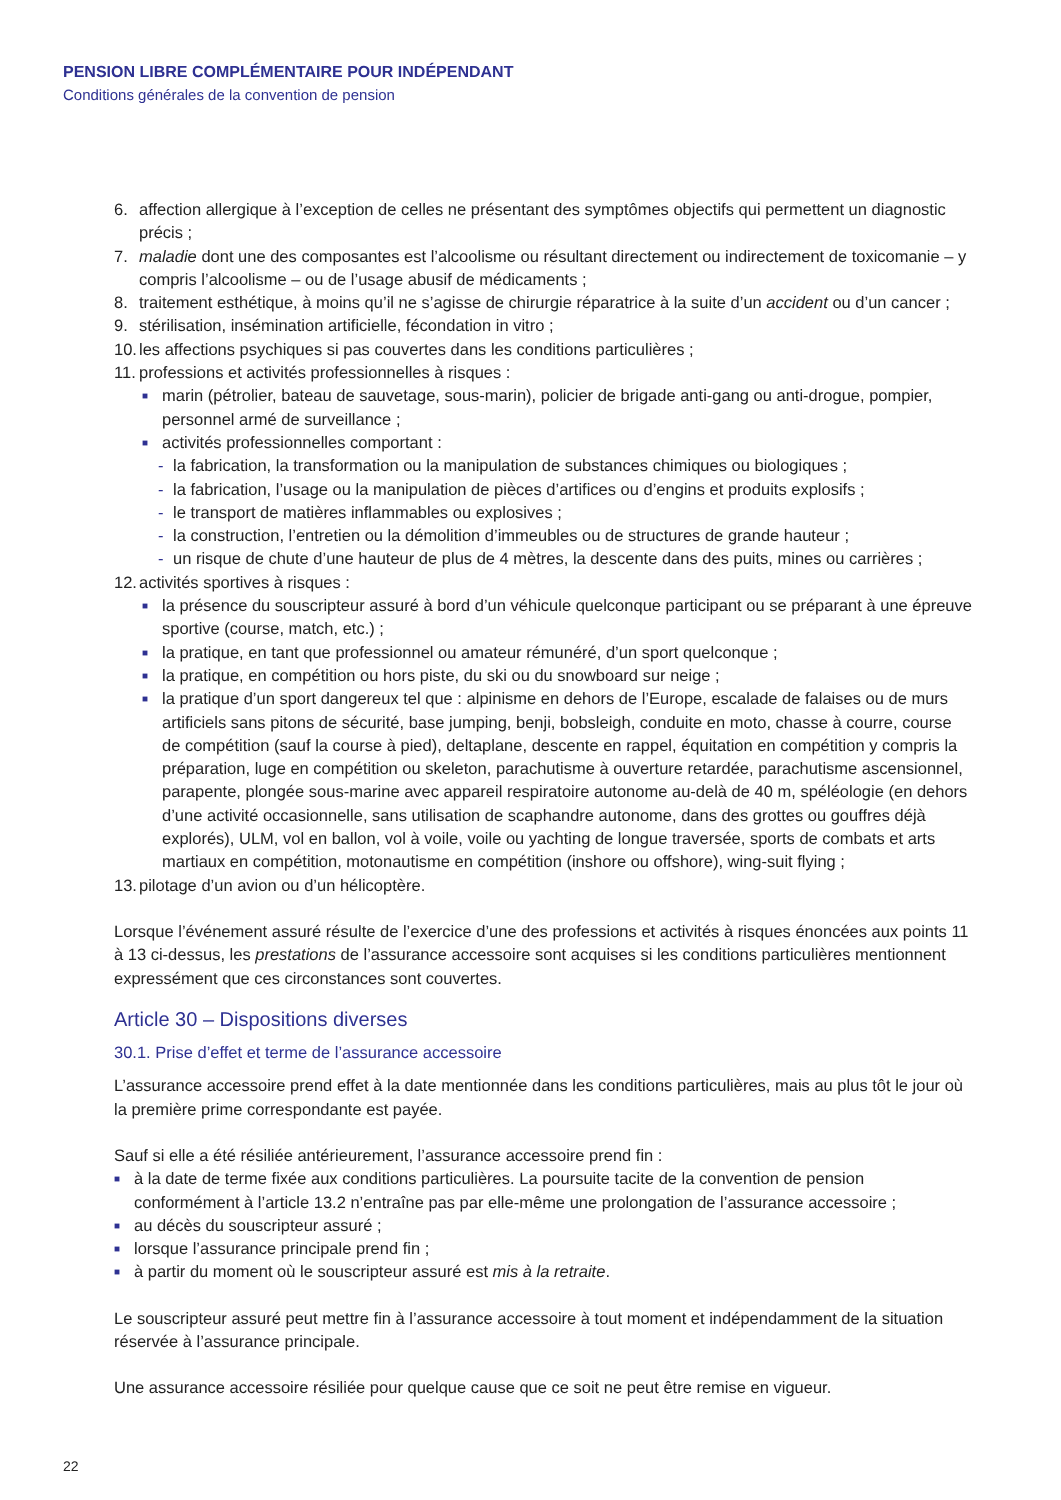PENSION LIBRE COMPLÉMENTAIRE POUR INDÉPENDANT
Conditions générales de la convention de pension
6. affection allergique à l’exception de celles ne présentant des symptômes objectifs qui permettent un diagnostic précis ;
7. maladie dont une des composantes est l’alcoolisme ou résultant directement ou indirectement de toxicomanie – y compris l’alcoolisme – ou de l’usage abusif de médicaments ;
8. traitement esthétique, à moins qu’il ne s’agisse de chirurgie réparatrice à la suite d’un accident ou d’un cancer ;
9. stérilisation, insémination artificielle, fécondation in vitro ;
10. les affections psychiques si pas couvertes dans les conditions particulières ;
11. professions et activités professionnelles à risques :
■ marin (pétrolier, bateau de sauvetage, sous-marin), policier de brigade anti-gang ou anti-drogue, pompier, personnel armé de surveillance ;
■ activités professionnelles comportant :
- la fabrication, la transformation ou la manipulation de substances chimiques ou biologiques ;
- la fabrication, l’usage ou la manipulation de pièces d’artifices ou d’engins et produits explosifs ;
- le transport de matières inflammables ou explosives ;
- la construction, l’entretien ou la démolition d’immeubles ou de structures de grande hauteur ;
- un risque de chute d’une hauteur de plus de 4 mètres, la descente dans des puits, mines ou carrières ;
12. activités sportives à risques :
■ la présence du souscripteur assuré à bord d’un véhicule quelconque participant ou se préparant à une épreuve sportive (course, match, etc.) ;
■ la pratique, en tant que professionnel ou amateur rémunéré, d’un sport quelconque ;
■ la pratique, en compétition ou hors piste, du ski ou du snowboard sur neige ;
■ la pratique d’un sport dangereux tel que : alpinisme en dehors de l’Europe, escalade de falaises ou de murs artificiels sans pitons de sécurité, base jumping, benji, bobsleigh, conduite en moto, chasse à courre, course de compétition (sauf la course à pied), deltaplane, descente en rappel, équitation en compétition y compris la préparation, luge en compétition ou skeleton, parachutisme à ouverture retardée, parachutisme ascensionnel, parapente, plongée sous-marine avec appareil respiratoire autonome au-delà de 40 m, spéléologie (en dehors d’une activité occasionnelle, sans utilisation de scaphandre autonome, dans des grottes ou gouffres déjà explorés), ULM, vol en ballon, vol à voile, voile ou yachting de longue traversée, sports de combats et arts martiaux en compétition, motonautisme en compétition (inshore ou offshore), wing-suit flying ;
13. pilotage d’un avion ou d’un hélicoptère.
Lorsque l’événement assuré résulte de l’exercice d’une des professions et activités à risques énoncées aux points 11 à 13 ci-dessus, les prestations de l’assurance accessoire sont acquises si les conditions particulières mentionnent expressément que ces circonstances sont couvertes.
Article 30 – Dispositions diverses
30.1. Prise d’effet et terme de l’assurance accessoire
L’assurance accessoire prend effet à la date mentionnée dans les conditions particulières, mais au plus tôt le jour où la première prime correspondante est payée.
Sauf si elle a été résiliée antérieurement, l’assurance accessoire prend fin :
■ à la date de terme fixée aux conditions particulières. La poursuite tacite de la convention de pension conformément à l’article 13.2 n’entraîne pas par elle-même une prolongation de l’assurance accessoire ;
■ au décès du souscripteur assuré ;
■ lorsque l’assurance principale prend fin ;
■ à partir du moment où le souscripteur assuré est mis à la retraite.
Le souscripteur assuré peut mettre fin à l’assurance accessoire à tout moment et indépendamment de la situation réservée à l’assurance principale.
Une assurance accessoire résiliée pour quelque cause que ce soit ne peut être remise en vigueur.
22